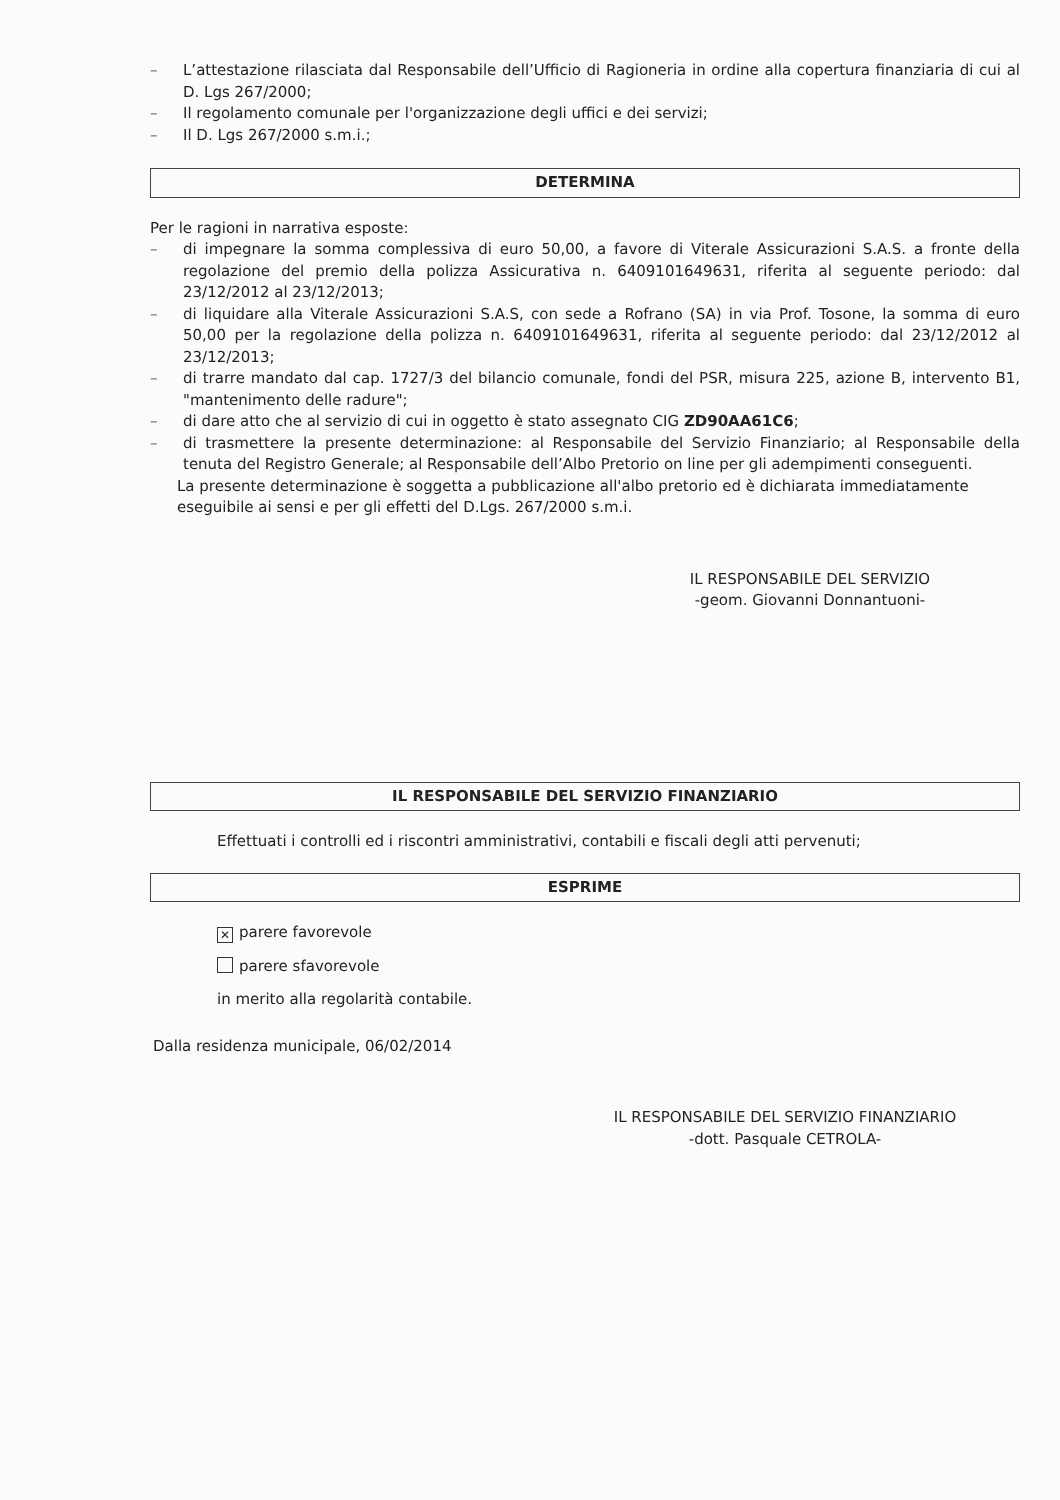– L’attestazione rilasciata dal Responsabile dell’Ufficio di Ragioneria in ordine alla copertura finanziaria di cui al D. Lgs 267/2000;
– Il regolamento comunale per l'organizzazione degli uffici e dei servizi;
– Il D. Lgs 267/2000 s.m.i.;
DETERMINA
Per le ragioni in narrativa esposte:
– di impegnare la somma complessiva di euro 50,00, a favore di Viterale Assicurazioni S.A.S. a fronte della regolazione del premio della polizza Assicurativa n. 6409101649631, riferita al seguente periodo: dal 23/12/2012 al 23/12/2013;
– di liquidare alla Viterale Assicurazioni S.A.S, con sede a Rofrano (SA) in via Prof. Tosone, la somma di euro 50,00 per la regolazione della polizza n. 6409101649631, riferita al seguente periodo: dal 23/12/2012 al 23/12/2013;
– di trarre mandato dal cap. 1727/3 del bilancio comunale, fondi del PSR, misura 225, azione B, intervento B1, "mantenimento delle radure";
– di dare atto che al servizio di cui in oggetto è stato assegnato CIG ZD90AA61C6;
– di trasmettere la presente determinazione: al Responsabile del Servizio Finanziario; al Responsabile della tenuta del Registro Generale; al Responsabile dell’Albo Pretorio on line per gli adempimenti conseguenti.
La presente determinazione è soggetta a pubblicazione all'albo pretorio ed è dichiarata immediatamente eseguibile ai sensi e per gli effetti del D.Lgs. 267/2000 s.m.i.
IL RESPONSABILE DEL SERVIZIO
-geom. Giovanni Donnantuoni-
IL RESPONSABILE DEL SERVIZIO FINANZIARIO
Effettuati i controlli ed i riscontri amministrativi, contabili e fiscali degli atti pervenuti;
ESPRIME
✕ parere favorevole
parere sfavorevole
in merito alla regolarità contabile.
Dalla residenza municipale, 06/02/2014
IL RESPONSABILE DEL SERVIZIO FINANZIARIO
-dott. Pasquale CETROLA-